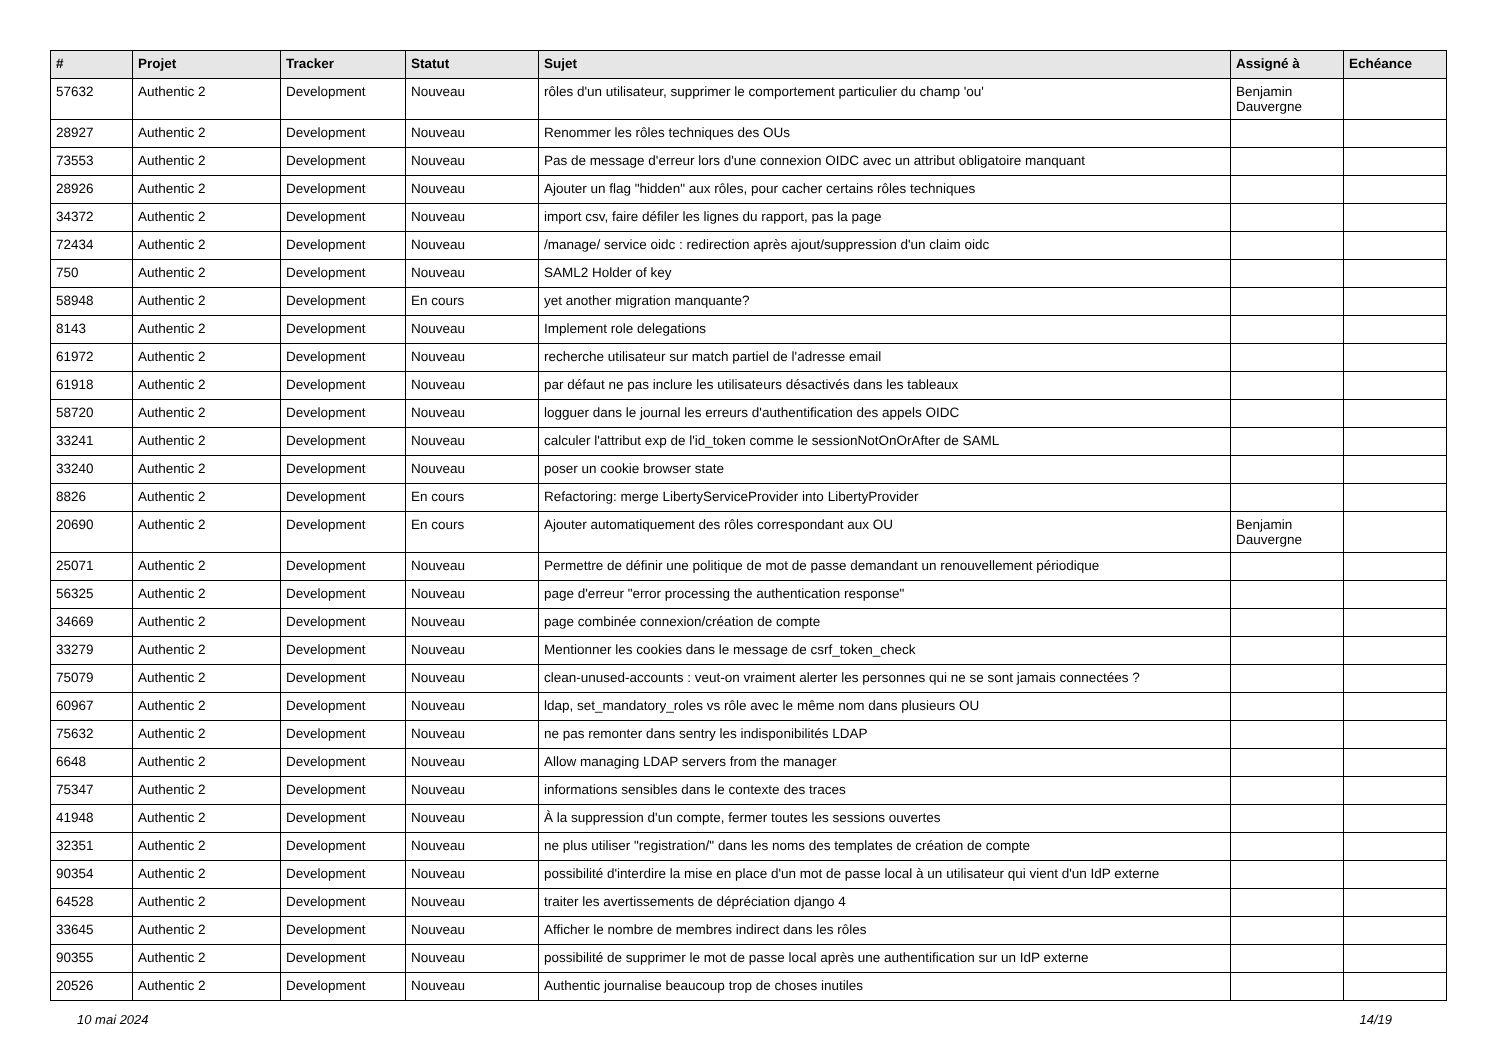| # | Projet | Tracker | Statut | Sujet | Assigné à | Echéance |
| --- | --- | --- | --- | --- | --- | --- |
| 57632 | Authentic 2 | Development | Nouveau | rôles d'un utilisateur, supprimer le comportement particulier du champ 'ou' | Benjamin Dauvergne | |
| 28927 | Authentic 2 | Development | Nouveau | Renommer les rôles techniques des OUs | | |
| 73553 | Authentic 2 | Development | Nouveau | Pas de message d'erreur lors d'une connexion OIDC avec un attribut obligatoire manquant | | |
| 28926 | Authentic 2 | Development | Nouveau | Ajouter un flag "hidden" aux rôles, pour cacher certains rôles techniques | | |
| 34372 | Authentic 2 | Development | Nouveau | import csv, faire défiler les lignes du rapport, pas la page | | |
| 72434 | Authentic 2 | Development | Nouveau | /manage/ service oidc : redirection après ajout/suppression d'un claim oidc | | |
| 750 | Authentic 2 | Development | Nouveau | SAML2 Holder of key | | |
| 58948 | Authentic 2 | Development | En cours | yet another migration manquante? | | |
| 8143 | Authentic 2 | Development | Nouveau | Implement role delegations | | |
| 61972 | Authentic 2 | Development | Nouveau | recherche utilisateur sur match partiel de l'adresse email | | |
| 61918 | Authentic 2 | Development | Nouveau | par défaut ne pas inclure les utilisateurs désactivés dans les tableaux | | |
| 58720 | Authentic 2 | Development | Nouveau | logguer dans le journal les erreurs d'authentification des appels OIDC | | |
| 33241 | Authentic 2 | Development | Nouveau | calculer l'attribut exp de l'id_token comme le sessionNotOnOrAfter de SAML | | |
| 33240 | Authentic 2 | Development | Nouveau | poser un cookie browser state | | |
| 8826 | Authentic 2 | Development | En cours | Refactoring: merge LibertyServiceProvider into LibertyProvider | | |
| 20690 | Authentic 2 | Development | En cours | Ajouter automatiquement des rôles correspondant aux OU | Benjamin Dauvergne | |
| 25071 | Authentic 2 | Development | Nouveau | Permettre de définir une politique de mot de passe demandant un renouvellement périodique | | |
| 56325 | Authentic 2 | Development | Nouveau | page d'erreur "error processing the authentication response" | | |
| 34669 | Authentic 2 | Development | Nouveau | page combinée connexion/création de compte | | |
| 33279 | Authentic 2 | Development | Nouveau | Mentionner les cookies dans le message de csrf_token_check | | |
| 75079 | Authentic 2 | Development | Nouveau | clean-unused-accounts : veut-on vraiment alerter les personnes qui ne se sont jamais connectées ? | | |
| 60967 | Authentic 2 | Development | Nouveau | ldap, set_mandatory_roles vs rôle avec le même nom dans plusieurs OU | | |
| 75632 | Authentic 2 | Development | Nouveau | ne pas remonter dans sentry les indisponibilités LDAP | | |
| 6648 | Authentic 2 | Development | Nouveau | Allow managing LDAP servers from the manager | | |
| 75347 | Authentic 2 | Development | Nouveau | informations sensibles dans le contexte des traces | | |
| 41948 | Authentic 2 | Development | Nouveau | À la suppression d'un compte, fermer toutes les sessions ouvertes | | |
| 32351 | Authentic 2 | Development | Nouveau | ne plus utiliser "registration/" dans les noms des templates de création de compte | | |
| 90354 | Authentic 2 | Development | Nouveau | possibilité d'interdire la mise en place d'un mot de passe local à un utilisateur qui vient d'un IdP externe | | |
| 64528 | Authentic 2 | Development | Nouveau | traiter les avertissements de dépréciation django 4 | | |
| 33645 | Authentic 2 | Development | Nouveau | Afficher le nombre de membres indirect dans les rôles | | |
| 90355 | Authentic 2 | Development | Nouveau | possibilité de supprimer le mot de passe local après une authentification sur un IdP externe | | |
| 20526 | Authentic 2 | Development | Nouveau | Authentic journalise beaucoup trop de choses inutiles | | |
10 mai 2024 14/19